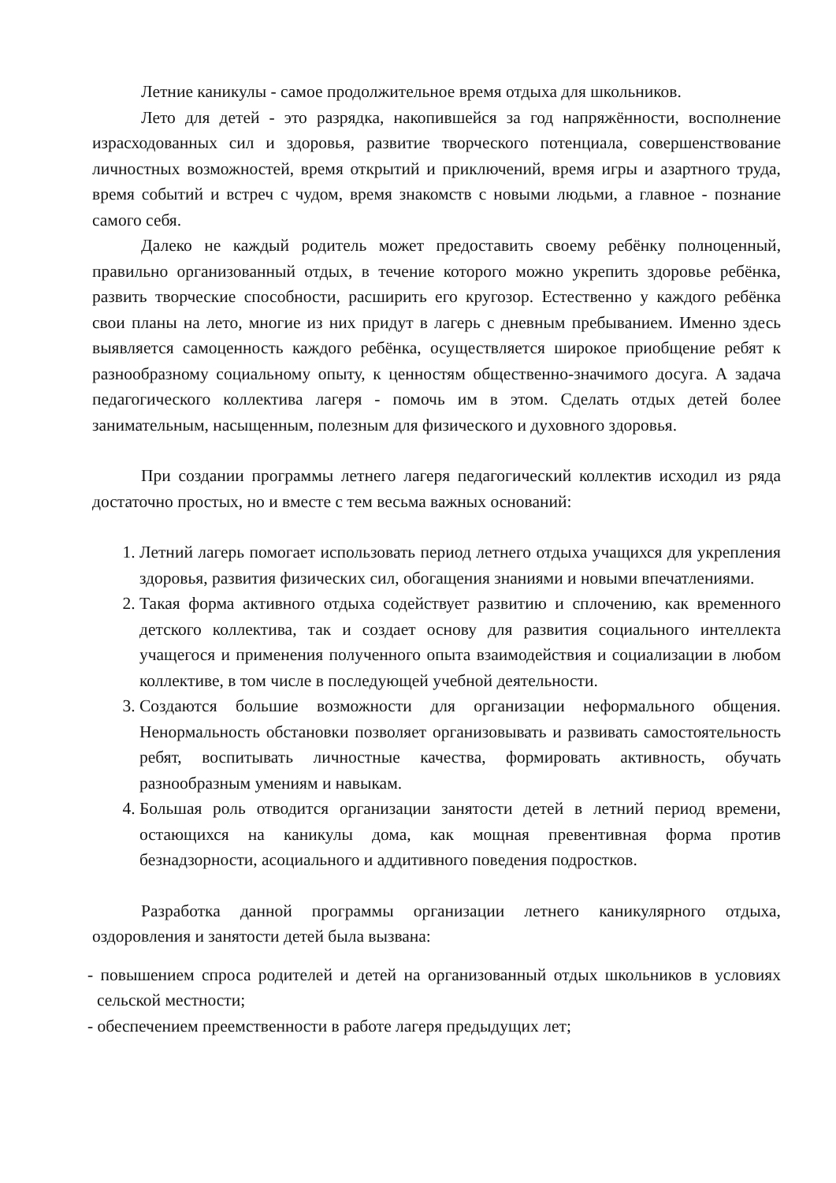Летние каникулы - самое продолжительное время отдыха для школьников.
Лето для детей - это разрядка, накопившейся за год напряжённости, восполнение израсходованных сил и здоровья, развитие творческого потенциала, совершенствование личностных возможностей, время открытий и приключений, время игры и азартного труда, время событий и встреч с чудом, время знакомств с новыми людьми, а главное - познание самого себя.
Далеко не каждый родитель может предоставить своему ребёнку полноценный, правильно организованный отдых, в течение которого можно укрепить здоровье ребёнка, развить творческие способности, расширить его кругозор. Естественно у каждого ребёнка свои планы на лето, многие из них придут в лагерь с дневным пребыванием. Именно здесь выявляется самоценность каждого ребёнка, осуществляется широкое приобщение ребят к разнообразному социальному опыту, к ценностям общественно-значимого досуга. А задача педагогического коллектива лагеря - помочь им в этом. Сделать отдых детей более занимательным, насыщенным, полезным для физического и духовного здоровья.
При создании программы летнего лагеря педагогический коллектив исходил из ряда достаточно простых, но и вместе с тем весьма важных оснований:
1. Летний лагерь помогает использовать период летнего отдыха учащихся для укрепления здоровья, развития физических сил, обогащения знаниями и новыми впечатлениями.
2. Такая форма активного отдыха содействует развитию и сплочению, как временного детского коллектива, так и создает основу для развития социального интеллекта учащегося и применения полученного опыта взаимодействия и социализации в любом коллективе, в том числе в последующей учебной деятельности.
3. Создаются большие возможности для организации неформального общения. Ненормальность обстановки позволяет организовывать и развивать самостоятельность ребят, воспитывать личностные качества, формировать активность, обучать разнообразным умениям и навыкам.
4. Большая роль отводится организации занятости детей в летний период времени, остающихся на каникулы дома, как мощная превентивная форма против безнадзорности, асоциального и аддитивного поведения подростков.
Разработка данной программы организации летнего каникулярного отдыха, оздоровления и занятости детей была вызвана:
- повышением спроса родителей и детей на организованный отдых школьников в условиях сельской местности;
- обеспечением преемственности в работе лагеря предыдущих лет;